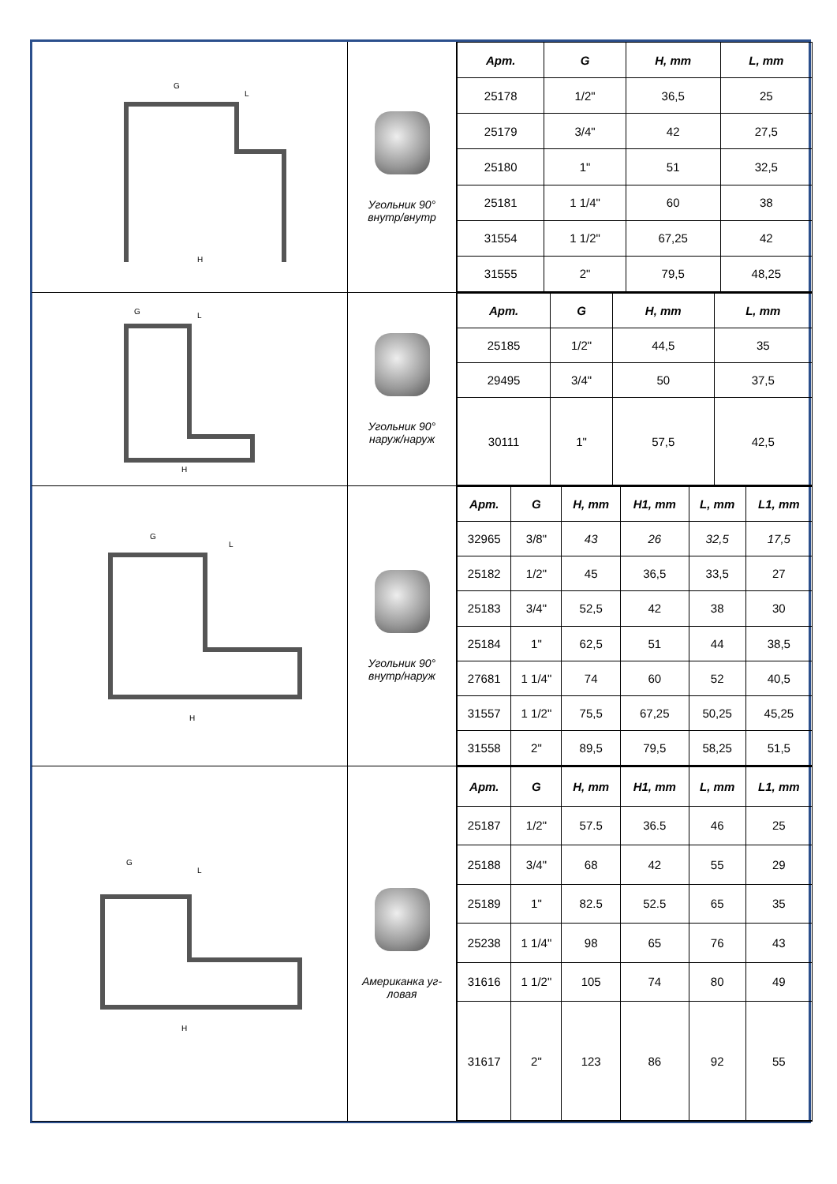G
L
H
Угольник 90°
внутр/внутр
| Арт. | G | H, mm | L, mm |
| --- | --- | --- | --- |
| 25178 | 1/2" | 36,5 | 25 |
| 25179 | 3/4" | 42 | 27,5 |
| 25180 | 1" | 51 | 32,5 |
| 25181 | 1 1/4" | 60 | 38 |
| 31554 | 1 1/2" | 67,25 | 42 |
| 31555 | 2" | 79,5 | 48,25 |
G
L
H
Угольник 90°
наруж/наруж
| Арт. | G | H, mm | L, mm |
| --- | --- | --- | --- |
| 25185 | 1/2" | 44,5 | 35 |
| 29495 | 3/4" | 50 | 37,5 |
| 30111 | 1" | 57,5 | 42,5 |
G
L
H
Угольник 90°
внутр/наруж
| Арт. | G | H, mm | H1, mm | L, mm | L1, mm |
| --- | --- | --- | --- | --- | --- |
| 32965 | 3/8" | 43 | 26 | 32,5 | 17,5 |
| 25182 | 1/2" | 45 | 36,5 | 33,5 | 27 |
| 25183 | 3/4" | 52,5 | 42 | 38 | 30 |
| 25184 | 1" | 62,5 | 51 | 44 | 38,5 |
| 27681 | 1 1/4" | 74 | 60 | 52 | 40,5 |
| 31557 | 1 1/2" | 75,5 | 67,25 | 50,25 | 45,25 |
| 31558 | 2" | 89,5 | 79,5 | 58,25 | 51,5 |
G
L
H
Американка уг-
ловая
| Арт. | G | H, mm | H1, mm | L, mm | L1, mm |
| --- | --- | --- | --- | --- | --- |
| 25187 | 1/2" | 57.5 | 36.5 | 46 | 25 |
| 25188 | 3/4" | 68 | 42 | 55 | 29 |
| 25189 | 1" | 82.5 | 52.5 | 65 | 35 |
| 25238 | 1 1/4" | 98 | 65 | 76 | 43 |
| 31616 | 1 1/2" | 105 | 74 | 80 | 49 |
| 31617 | 2" | 123 | 86 | 92 | 55 |